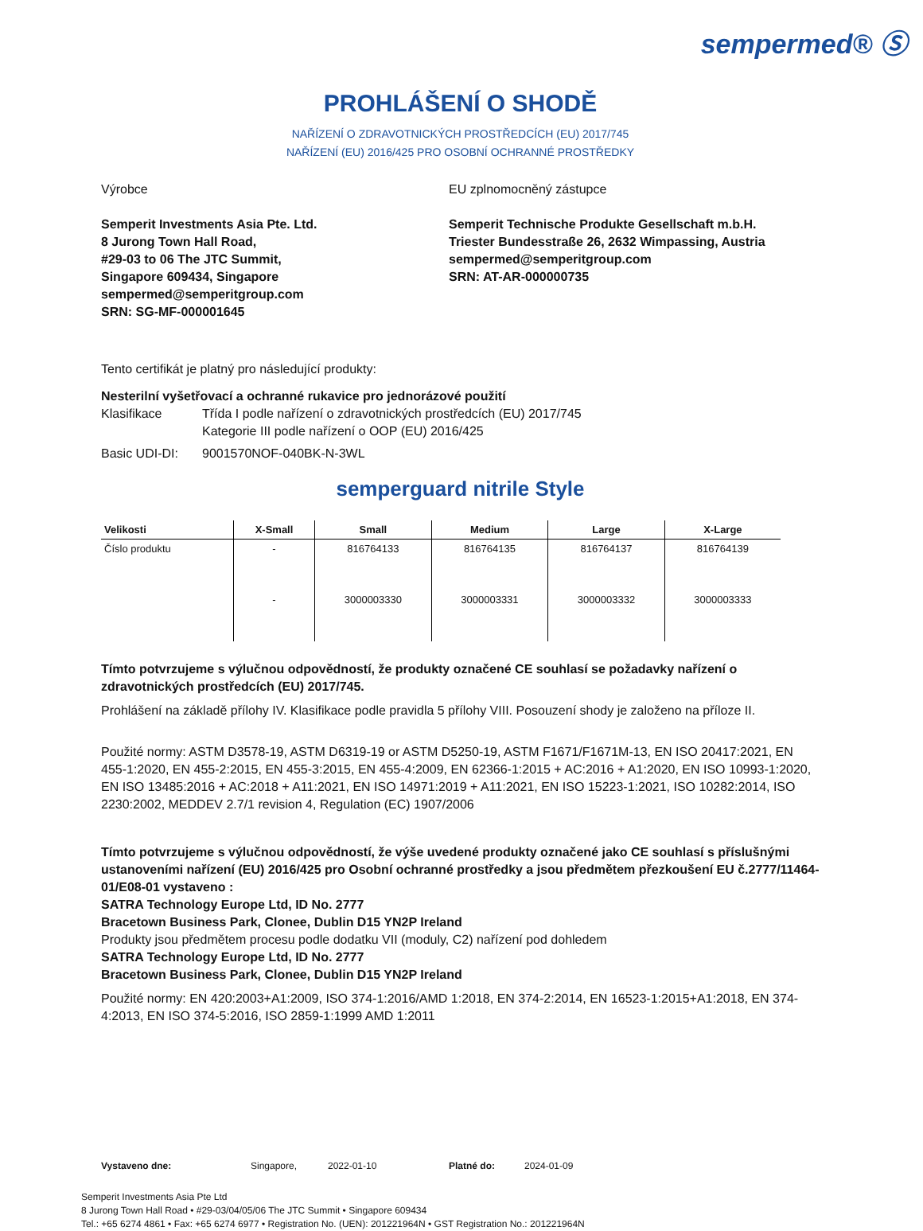sempermed® Ⓢ
PROHLÁŠENÍ O SHODĚ
NAŘÍZENÍ O ZDRAVOTNICKÝCH PROSTŘEDCÍCH (EU) 2017/745
NAŘÍZENÍ (EU) 2016/425 PRO OSOBNÍ OCHRANNÉ PROSTŘEDKY
Výrobce
Semperit Investments Asia Pte. Ltd.
8 Jurong Town Hall Road,
#29-03 to 06 The JTC Summit,
Singapore 609434, Singapore
sempermed@semperitgroup.com
SRN: SG-MF-000001645
EU zplnomocněný zástupce
Semperit Technische Produkte Gesellschaft m.b.H.
Triester Bundesstraße 26, 2632 Wimpassing, Austria
sempermed@semperitgroup.com
SRN: AT-AR-000000735
Tento certifikát je platný pro následující produkty:
Nesterilní vyšetřovací a ochranné rukavice pro jednorázové použití
Klasifikace Třída I podle nařízení o zdravotnických prostředcích (EU) 2017/745
Kategorie III podle nařízení o OOP (EU) 2016/425
Basic UDI-DI: 9001570NOF-040BK-N-3WL
semperguard nitrile Style
| Velikosti | X-Small | Small | Medium | Large | X-Large |
| --- | --- | --- | --- | --- | --- |
| Číslo produktu | - | 816764133 | 816764135 | 816764137 | 816764139 |
| | - | 3000003330 | 3000003331 | 3000003332 | 3000003333 |
Tímto potvrzujeme s výlučnou odpovědností, že produkty označené CE souhlasí se požadavky nařízení o zdravotnických prostředcích (EU) 2017/745.
Prohlášení na základě přílohy IV. Klasifikace podle pravidla 5 přílohy VIII. Posouzení shody je založeno na příloze II.
Použité normy: ASTM D3578-19, ASTM D6319-19 or ASTM D5250-19, ASTM F1671/F1671M-13, EN ISO 20417:2021, EN 455-1:2020, EN 455-2:2015, EN 455-3:2015, EN 455-4:2009, EN 62366-1:2015 + AC:2016 + A1:2020, EN ISO 10993-1:2020, EN ISO 13485:2016 + AC:2018 + A11:2021, EN ISO 14971:2019 + A11:2021, EN ISO 15223-1:2021, ISO 10282:2014, ISO 2230:2002, MEDDEV 2.7/1 revision 4, Regulation (EC) 1907/2006
Tímto potvrzujeme s výlučnou odpovědností, že výše uvedené produkty označené jako CE souhlasí s příslušnými ustanoveními nařízení (EU) 2016/425 pro Osobní ochranné prostředky a jsou předmětem přezkoušení EU č.2777/11464-01/E08-01 vystaveno :
SATRA Technology Europe Ltd, ID No. 2777
Bracetown Business Park, Clonee, Dublin D15 YN2P Ireland
Produkty jsou předmětem procesu podle dodatku VII (moduly, C2) nařízení pod dohledem
SATRA Technology Europe Ltd, ID No. 2777
Bracetown Business Park, Clonee, Dublin D15 YN2P Ireland
Použité normy: EN 420:2003+A1:2009, ISO 374-1:2016/AMD 1:2018, EN 374-2:2014, EN 16523-1:2015+A1:2018, EN 374-4:2013, EN ISO 374-5:2016, ISO 2859-1:1999 AMD 1:2011
Vystaveno dne: Singapore, 2022-01-10 Platné do: 2024-01-09
Semperit Investments Asia Pte Ltd
8 Jurong Town Hall Road • #29-03/04/05/06 The JTC Summit • Singapore 609434
Tel.: +65 6274 4861 • Fax: +65 6274 6977 • Registration No. (UEN): 201221964N • GST Registration No.: 201221964N